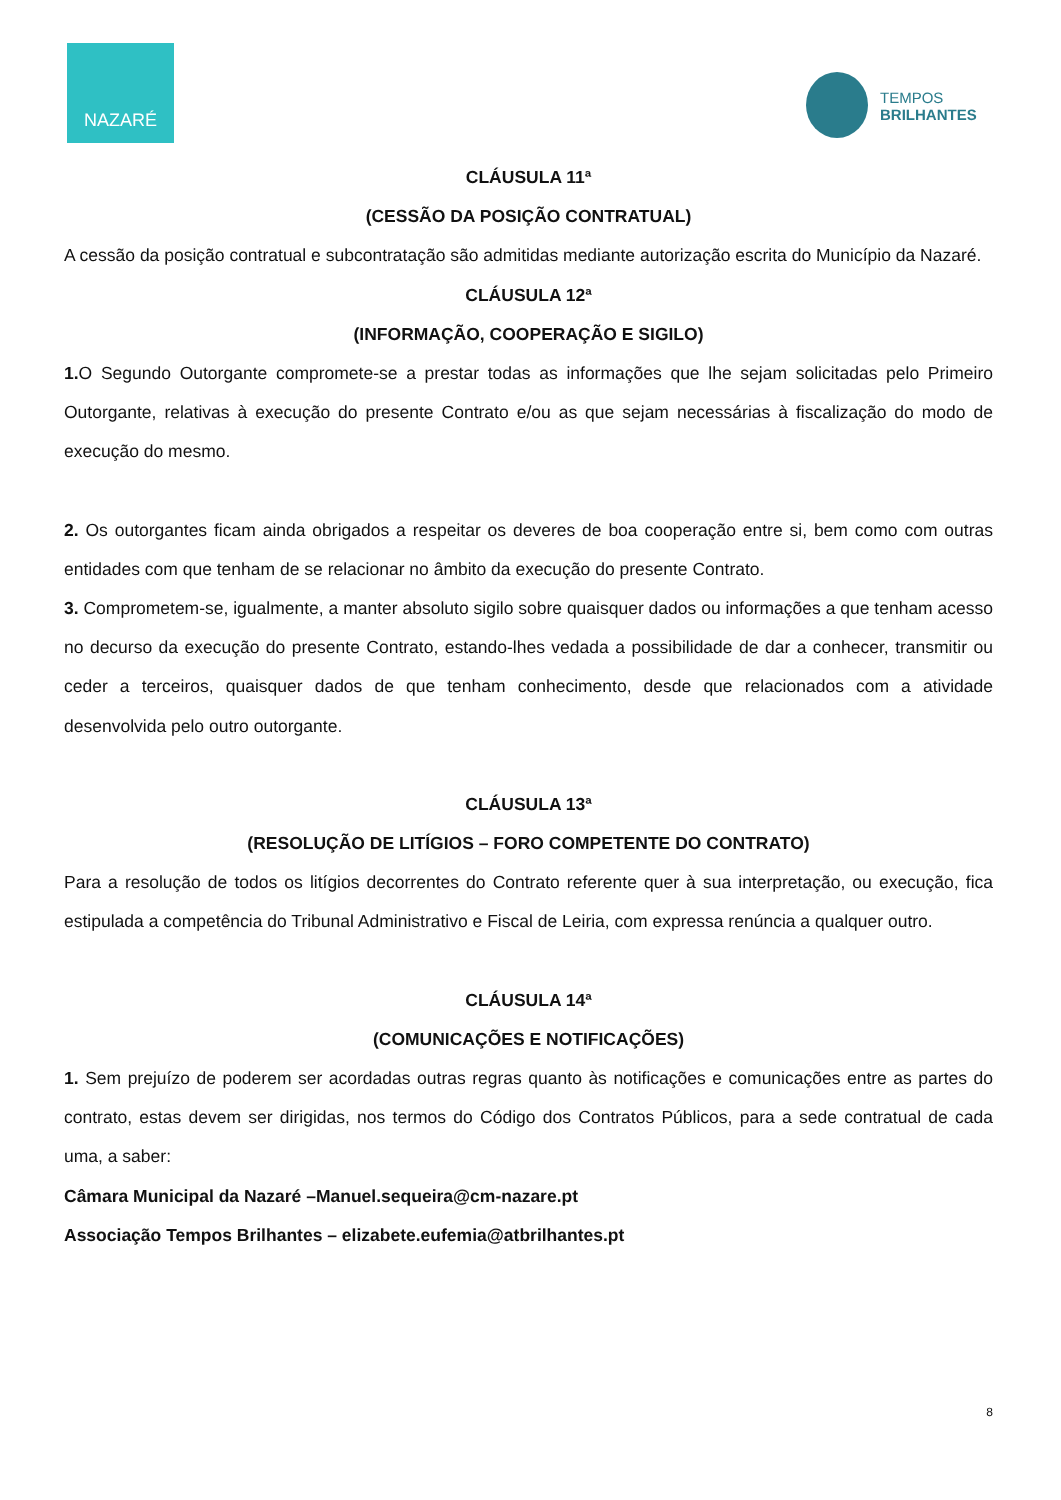NAZARÉ
TEMPOS
BRILHANTES
CLÁUSULA 11ª
(CESSÃO DA POSIÇÃO CONTRATUAL)
A cessão da posição contratual e subcontratação são admitidas mediante autorização escrita do Município da Nazaré.
CLÁUSULA 12ª
(INFORMAÇÃO, COOPERAÇÃO E SIGILO)
1. O Segundo Outorgante compromete-se a prestar todas as informações que lhe sejam solicitadas pelo Primeiro Outorgante, relativas à execução do presente Contrato e/ou as que sejam necessárias à fiscalização do modo de execução do mesmo.
2. Os outorgantes ficam ainda obrigados a respeitar os deveres de boa cooperação entre si, bem como com outras entidades com que tenham de se relacionar no âmbito da execução do presente Contrato.
3. Comprometem-se, igualmente, a manter absoluto sigilo sobre quaisquer dados ou informações a que tenham acesso no decurso da execução do presente Contrato, estando-lhes vedada a possibilidade de dar a conhecer, transmitir ou ceder a terceiros, quaisquer dados de que tenham conhecimento, desde que relacionados com a atividade desenvolvida pelo outro outorgante.
CLÁUSULA 13ª
(RESOLUÇÃO DE LITÍGIOS – FORO COMPETENTE DO CONTRATO)
Para a resolução de todos os litígios decorrentes do Contrato referente quer à sua interpretação, ou execução, fica estipulada a competência do Tribunal Administrativo e Fiscal de Leiria, com expressa renúncia a qualquer outro.
CLÁUSULA 14ª
(COMUNICAÇÕES E NOTIFICAÇÕES)
1. Sem prejuízo de poderem ser acordadas outras regras quanto às notificações e comunicações entre as partes do contrato, estas devem ser dirigidas, nos termos do Código dos Contratos Públicos, para a sede contratual de cada uma, a saber:
Câmara Municipal da Nazaré –Manuel.sequeira@cm-nazare.pt
Associação Tempos Brilhantes – elizabete.eufemia@atbrilhantes.pt
8